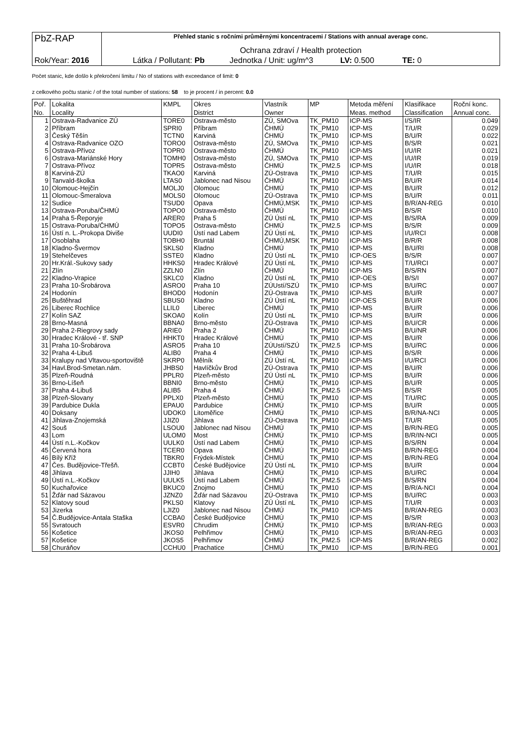| PbZ-RAP | Přehled stanic s ročními průměrnými koncentracemi / Stations with annual average conc. Ochrana zdraví / Health protection |
| Rok/Year: 2016 | Látka / Pollutant: Pb Jednotka / Unit: ug/m^3 LV: 0.500 TE: 0 |
Počet stanic, kde došlo k překročení limitu / No of stations with exceedance of limit: 0
z celkového počtu stanic / of the total number of stations: 58 to je procent / in percent: 0.0
| Poř. | Lokalita | KMPL | Okres | Vlastník | MP | Metoda měření | Klasifikace | Roční konc. |
| --- | --- | --- | --- | --- | --- | --- | --- | --- |
| No. | Locality | | District | Owner | | Meas. method | Classification | Annual conc. |
| 1 | Ostrava-Radvanice ZÚ | TORE0 | Ostrava-město | ZÚ, SMOva | TK_PM10 | ICP-MS | I/S/IR | 0.049 |
| 2 | Příbram | SPRI0 | Příbram | ČHMÚ | TK_PM10 | ICP-MS | T/U/R | 0.029 |
| 3 | Český Těšín | TCTN0 | Karviná | ČHMÚ | TK_PM10 | ICP-MS | B/U/R | 0.022 |
| 4 | Ostrava-Radvanice OZO | TORO0 | Ostrava-město | ZÚ, SMOva | TK_PM10 | ICP-MS | B/S/R | 0.021 |
| 5 | Ostrava-Přívoz | TOPR0 | Ostrava-město | ČHMÚ | TK_PM10 | ICP-MS | I/U/IR | 0.021 |
| 6 | Ostrava-Mariánské Hory | TOMH0 | Ostrava-město | ZÚ, SMOva | TK_PM10 | ICP-MS | I/U/IR | 0.019 |
| 7 | Ostrava-Přívoz | TOPR5 | Ostrava-město | ČHMÚ | TK_PM2.5 | ICP-MS | I/U/IR | 0.018 |
| 8 | Karviná-ZÚ | TKAO0 | Karviná | ZÚ-Ostrava | TK_PM10 | ICP-MS | T/U/R | 0.015 |
| 9 | Tanvald-školka | LTAS0 | Jablonec nad Nisou | ČHMÚ | TK_PM10 | ICP-MS | B/U/R | 0.014 |
| 10 | Olomouc-Hejčín | MOLJ0 | Olomouc | ČHMÚ | TK_PM10 | ICP-MS | B/U/R | 0.012 |
| 11 | Olomouc-Šmeralova | MOLS0 | Olomouc | ZÚ-Ostrava | TK_PM10 | ICP-MS | B/U/R | 0.011 |
| 12 | Sudice | TSUD0 | Opava | ČHMÚ,MSK | TK_PM10 | ICP-MS | B/R/AN-REG | 0.010 |
| 13 | Ostrava-Poruba/ČHMÚ | TOPO0 | Ostrava-město | ČHMÚ | TK_PM10 | ICP-MS | B/S/R | 0.010 |
| 14 | Praha 5-Řeporyje | ARER0 | Praha 5 | ZÚ Ústí nL | TK_PM10 | ICP-MS | B/S/RA | 0.009 |
| 15 | Ostrava-Poruba/ČHMÚ | TOPO5 | Ostrava-město | ČHMÚ | TK_PM2.5 | ICP-MS | B/S/R | 0.009 |
| 16 | Ústí n. L.-Prokopa Diviše | UUDI0 | Ústí nad Labem | ZÚ Ústí nL | TK_PM10 | ICP-MS | I/U/RCI | 0.008 |
| 17 | Osoblaha | TOBH0 | Bruntál | ČHMÚ,MSK | TK_PM10 | ICP-MS | B/R/R | 0.008 |
| 18 | Kladno-Švermov | SKLS0 | Kladno | ČHMÚ | TK_PM10 | ICP-MS | B/U/RI | 0.008 |
| 19 | Stehelčeves | SSTE0 | Kladno | ZÚ Ústí nL | TK_PM10 | ICP-OES | B/S/R | 0.007 |
| 20 | Hr.Král.-Sukovy sady | HHKS0 | Hradec Králové | ZÚ Ústí nL | TK_PM10 | ICP-MS | T/U/RCI | 0.007 |
| 21 | Zlín | ZZLN0 | Zlín | ČHMÚ | TK_PM10 | ICP-MS | B/S/RN | 0.007 |
| 22 | Kladno-Vrapice | SKLC0 | Kladno | ZÚ Ústí nL | TK_PM10 | ICP-OES | B/S/I | 0.007 |
| 23 | Praha 10-Šrobárova | ASRO0 | Praha 10 | ZÚUstí/SZÚ | TK_PM10 | ICP-MS | B/U/RC | 0.007 |
| 24 | Hodonín | BHOD0 | Hodonín | ZÚ-Ostrava | TK_PM10 | ICP-MS | B/U/R | 0.007 |
| 25 | Buštěhrad | SBUS0 | Kladno | ZÚ Ústí nL | TK_PM10 | ICP-OES | B/U/R | 0.006 |
| 26 | Liberec Rochlice | LLIL0 | Liberec | ČHMÚ | TK_PM10 | ICP-MS | B/U/R | 0.006 |
| 27 | Kolín SAZ | SKOA0 | Kolín | ZÚ Ústí nL | TK_PM10 | ICP-MS | B/U/R | 0.006 |
| 28 | Brno-Masná | BBNA0 | Brno-město | ZÚ-Ostrava | TK_PM10 | ICP-MS | B/U/CR | 0.006 |
| 29 | Praha 2-Riegrovy sady | ARIE0 | Praha 2 | ČHMÚ | TK_PM10 | ICP-MS | B/U/NR | 0.006 |
| 30 | Hradec Králové - tř. SNP | HHKT0 | Hradec Králové | ČHMÚ | TK_PM10 | ICP-MS | B/U/R | 0.006 |
| 31 | Praha 10-Šrobárova | ASRO5 | Praha 10 | ZÚUstí/SZÚ | TK_PM2.5 | ICP-MS | B/U/RC | 0.006 |
| 32 | Praha 4-Libuš | ALIB0 | Praha 4 | ČHMÚ | TK_PM10 | ICP-MS | B/S/R | 0.006 |
| 33 | Kralupy nad Vltavou-sportoviště | SKRP0 | Mělník | ZÚ Ústí nL | TK_PM10 | ICP-MS | I/U/RCI | 0.006 |
| 34 | Havl.Brod-Smetan.nám. | JHBS0 | Havlíčkův Brod | ZÚ-Ostrava | TK_PM10 | ICP-MS | B/U/R | 0.006 |
| 35 | Plzeň-Roudná | PPLR0 | Plzeň-město | ZÚ Ústí nL | TK_PM10 | ICP-MS | B/U/R | 0.006 |
| 36 | Brno-Líšeň | BBNI0 | Brno-město | ČHMÚ | TK_PM10 | ICP-MS | B/U/R | 0.005 |
| 37 | Praha 4-Libuš | ALIB5 | Praha 4 | ČHMÚ | TK_PM2.5 | ICP-MS | B/S/R | 0.005 |
| 38 | Plzeň-Slovany | PPLX0 | Plzeň-město | ČHMÚ | TK_PM10 | ICP-MS | T/U/RC | 0.005 |
| 39 | Pardubice Dukla | EPAU0 | Pardubice | ČHMÚ | TK_PM10 | ICP-MS | B/U/R | 0.005 |
| 40 | Doksany | UDOK0 | Litoměřice | ČHMÚ | TK_PM10 | ICP-MS | B/R/NA-NCI | 0.005 |
| 41 | Jihlava-Znojemská | JJIZ0 | Jihlava | ZÚ-Ostrava | TK_PM10 | ICP-MS | T/U/R | 0.005 |
| 42 | Souš | LSOU0 | Jablonec nad Nisou | ČHMÚ | TK_PM10 | ICP-MS | B/R/N-REG | 0.005 |
| 43 | Lom | ULOM0 | Most | ČHMÚ | TK_PM10 | ICP-MS | B/R/IN-NCI | 0.005 |
| 44 | Ústí n.L.-Kočkov | UULK0 | Ústí nad Labem | ČHMÚ | TK_PM10 | ICP-MS | B/S/RN | 0.004 |
| 45 | Červená hora | TCER0 | Opava | ČHMÚ | TK_PM10 | ICP-MS | B/R/N-REG | 0.004 |
| 46 | Bílý Kříž | TBKR0 | Frýdek-Místek | ČHMÚ | TK_PM10 | ICP-MS | B/R/N-REG | 0.004 |
| 47 | Čes. Budějovice-Třešň. | CCBT0 | České Budějovice | ZÚ Ústí nL | TK_PM10 | ICP-MS | B/U/R | 0.004 |
| 48 | Jihlava | JJIH0 | Jihlava | ČHMÚ | TK_PM10 | ICP-MS | B/U/RC | 0.004 |
| 49 | Ústí n.L.-Kočkov | UULK5 | Ústí nad Labem | ČHMÚ | TK_PM2.5 | ICP-MS | B/S/RN | 0.004 |
| 50 | Kuchařovice | BKUC0 | Znojmo | ČHMÚ | TK_PM10 | ICP-MS | B/R/A-NCI | 0.004 |
| 51 | Žďár nad Sázavou | JZNZ0 | Žďár nad Sázavou | ZÚ-Ostrava | TK_PM10 | ICP-MS | B/U/RC | 0.003 |
| 52 | Klatovy soud | PKLS0 | Klatovy | ZÚ Ústí nL | TK_PM10 | ICP-MS | T/U/R | 0.003 |
| 53 | Jizerka | LJIZ0 | Jablonec nad Nisou | ČHMÚ | TK_PM10 | ICP-MS | B/R/AN-REG | 0.003 |
| 54 | Č.Budějovice-Antala Staška | CCBA0 | České Budějovice | ČHMÚ | TK_PM10 | ICP-MS | B/S/R | 0.003 |
| 55 | Svratouch | ESVR0 | Chrudim | ČHMÚ | TK_PM10 | ICP-MS | B/R/AN-REG | 0.003 |
| 56 | Košetice | JKOS0 | Pelhřimov | ČHMÚ | TK_PM10 | ICP-MS | B/R/AN-REG | 0.003 |
| 57 | Košetice | JKOS5 | Pelhřimov | ČHMÚ | TK_PM2.5 | ICP-MS | B/R/AN-REG | 0.002 |
| 58 | Churáňov | CCHU0 | Prachatice | ČHMÚ | TK_PM10 | ICP-MS | B/R/N-REG | 0.001 |